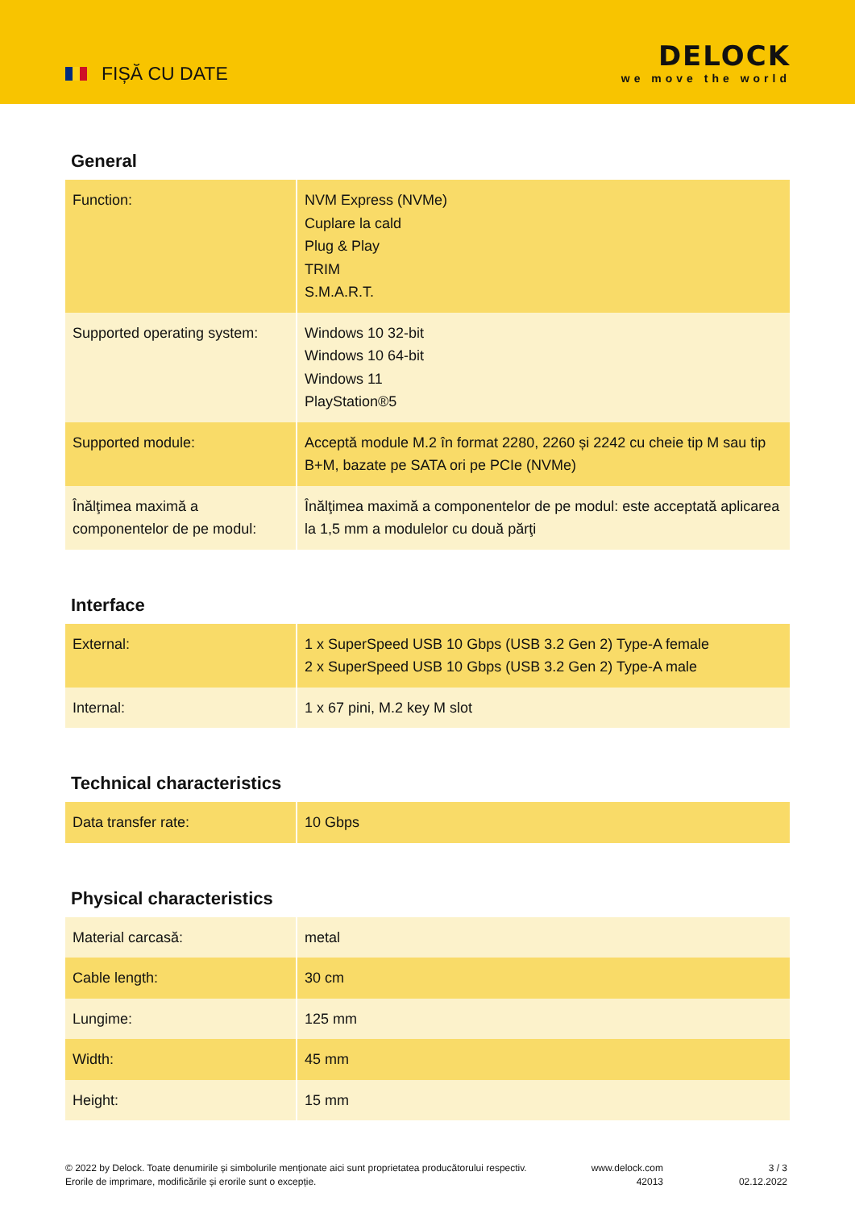FIȘĂ CU DATE
DELOCK
we move the world
General
| Function: | NVM Express (NVMe) Cuplare la cald Plug & Play TRIM S.M.A.R.T. |
| Supported operating system: | Windows 10 32-bit Windows 10 64-bit Windows 11 PlayStation®5 |
| Supported module: | Acceptă module M.2 în format 2280, 2260 și 2242 cu cheie tip M sau tip B+M, bazate pe SATA ori pe PCIe (NVMe) |
| Înălţimea maximă a componentelor de pe modul: | Înălţimea maximă a componentelor de pe modul: este acceptată aplicarea la 1,5 mm a modulelor cu două părţi |
Interface
| External: | 1 x SuperSpeed USB 10 Gbps (USB 3.2 Gen 2) Type-A female 2 x SuperSpeed USB 10 Gbps (USB 3.2 Gen 2) Type-A male |
| Internal: | 1 x 67 pini, M.2 key M slot |
Technical characteristics
| Data transfer rate: | 10 Gbps |
Physical characteristics
| Material carcasă: | metal |
| Cable length: | 30 cm |
| Lungime: | 125 mm |
| Width: | 45 mm |
| Height: | 15 mm |
© 2022 by Delock. Toate denumirile și simbolurile menționate aici sunt proprietatea producătorului respectiv. Erorile de imprimare, modificările și erorile sunt o excepție.
www.delock.com
42013
3 / 3
02.12.2022